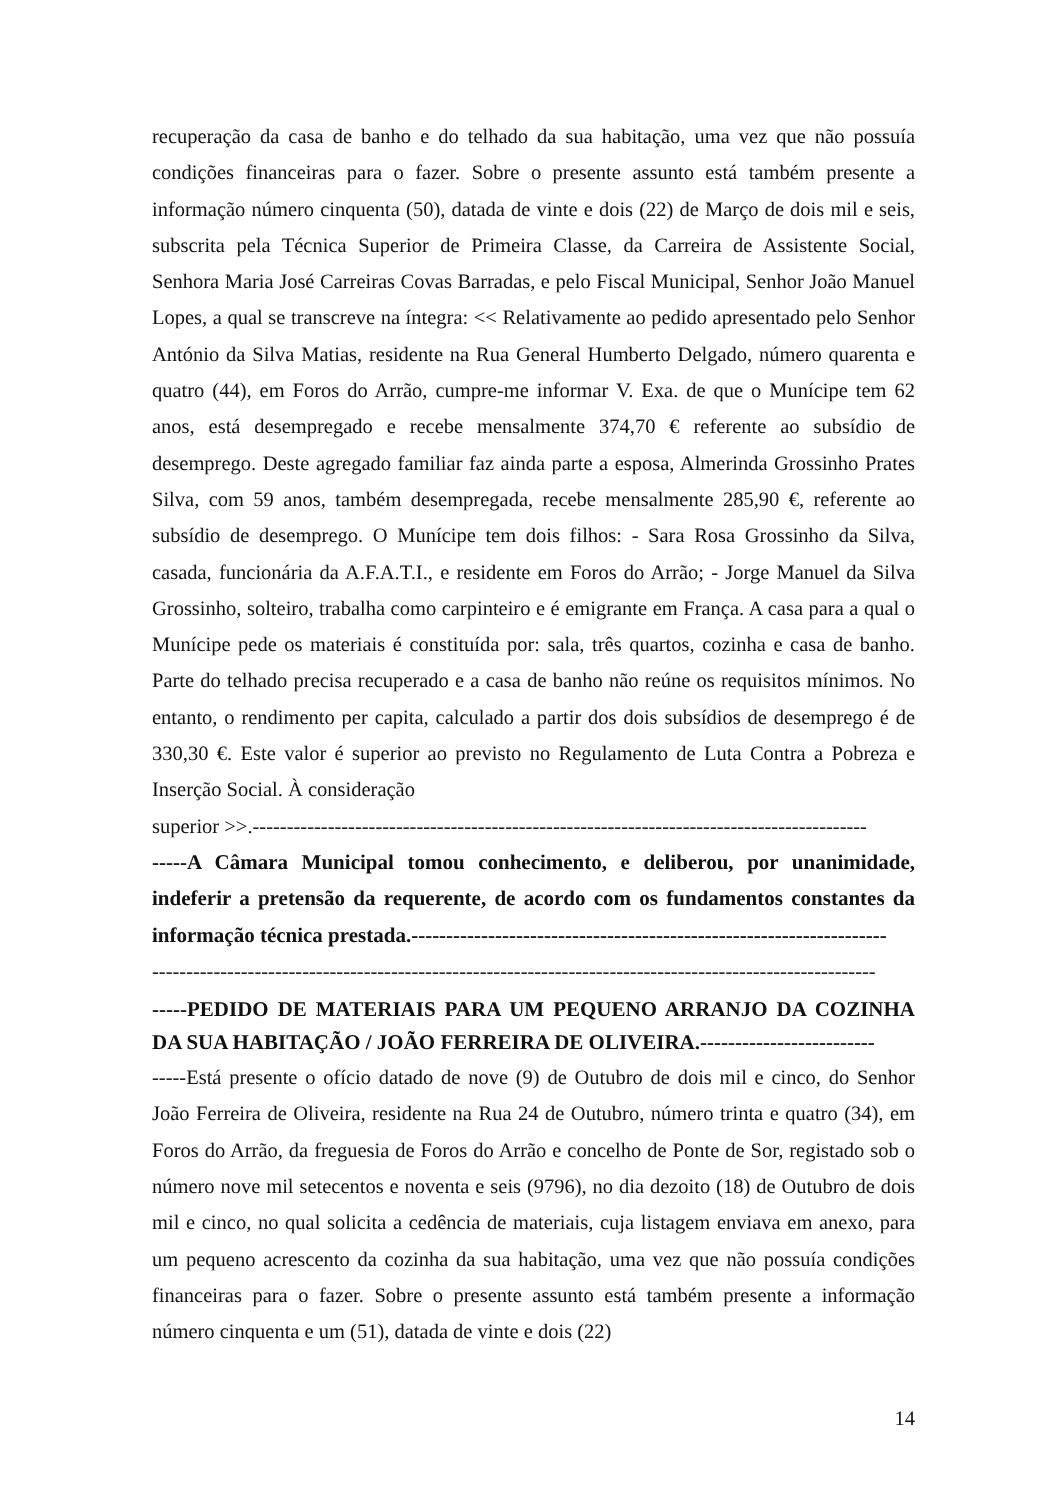recuperação da casa de banho e do telhado da sua habitação, uma vez que não possuía condições financeiras para o fazer. Sobre o presente assunto está também presente a informação número cinquenta (50), datada de vinte e dois (22) de Março de dois mil e seis, subscrita pela Técnica Superior de Primeira Classe, da Carreira de Assistente Social, Senhora Maria José Carreiras Covas Barradas, e pelo Fiscal Municipal, Senhor João Manuel Lopes, a qual se transcreve na íntegra: << Relativamente ao pedido apresentado pelo Senhor António da Silva Matias, residente na Rua General Humberto Delgado, número quarenta e quatro (44), em Foros do Arrão, cumpre-me informar V. Exa. de que o Munícipe tem 62 anos, está desempregado e recebe mensalmente 374,70 € referente ao subsídio de desemprego. Deste agregado familiar faz ainda parte a esposa, Almerinda Grossinho Prates Silva, com 59 anos, também desempregada, recebe mensalmente 285,90 €, referente ao subsídio de desemprego. O Munícipe tem dois filhos: - Sara Rosa Grossinho da Silva, casada, funcionária da A.F.A.T.I., e residente em Foros do Arrão; - Jorge Manuel da Silva Grossinho, solteiro, trabalha como carpinteiro e é emigrante em França. A casa para a qual o Munícipe pede os materiais é constituída por: sala, três quartos, cozinha e casa de banho. Parte do telhado precisa recuperado e a casa de banho não reúne os requisitos mínimos. No entanto, o rendimento per capita, calculado a partir dos dois subsídios de desemprego é de 330,30 €. Este valor é superior ao previsto no Regulamento de Luta Contra a Pobreza e Inserção Social. À consideração
superior >>.------------------------------------------------------------------------------------------
-----A Câmara Municipal tomou conhecimento, e deliberou, por unanimidade, indeferir a pretensão da requerente, de acordo com os fundamentos constantes da informação técnica prestada.--------------------------------------------------------------------
----------------------------------------------------------------------------------------------------------
-----PEDIDO DE MATERIAIS PARA UM PEQUENO ARRANJO DA COZINHA DA SUA HABITAÇÃO / JOÃO FERREIRA DE OLIVEIRA.-------------------------
-----Está presente o ofício datado de nove (9) de Outubro de dois mil e cinco, do Senhor João Ferreira de Oliveira, residente na Rua 24 de Outubro, número trinta e quatro (34), em Foros do Arrão, da freguesia de Foros do Arrão e concelho de Ponte de Sor, registado sob o número nove mil setecentos e noventa e seis (9796), no dia dezoito (18) de Outubro de dois mil e cinco, no qual solicita a cedência de materiais, cuja listagem enviava em anexo, para um pequeno acrescento da cozinha da sua habitação, uma vez que não possuía condições financeiras para o fazer. Sobre o presente assunto está também presente a informação número cinquenta e um (51), datada de vinte e dois (22)
14